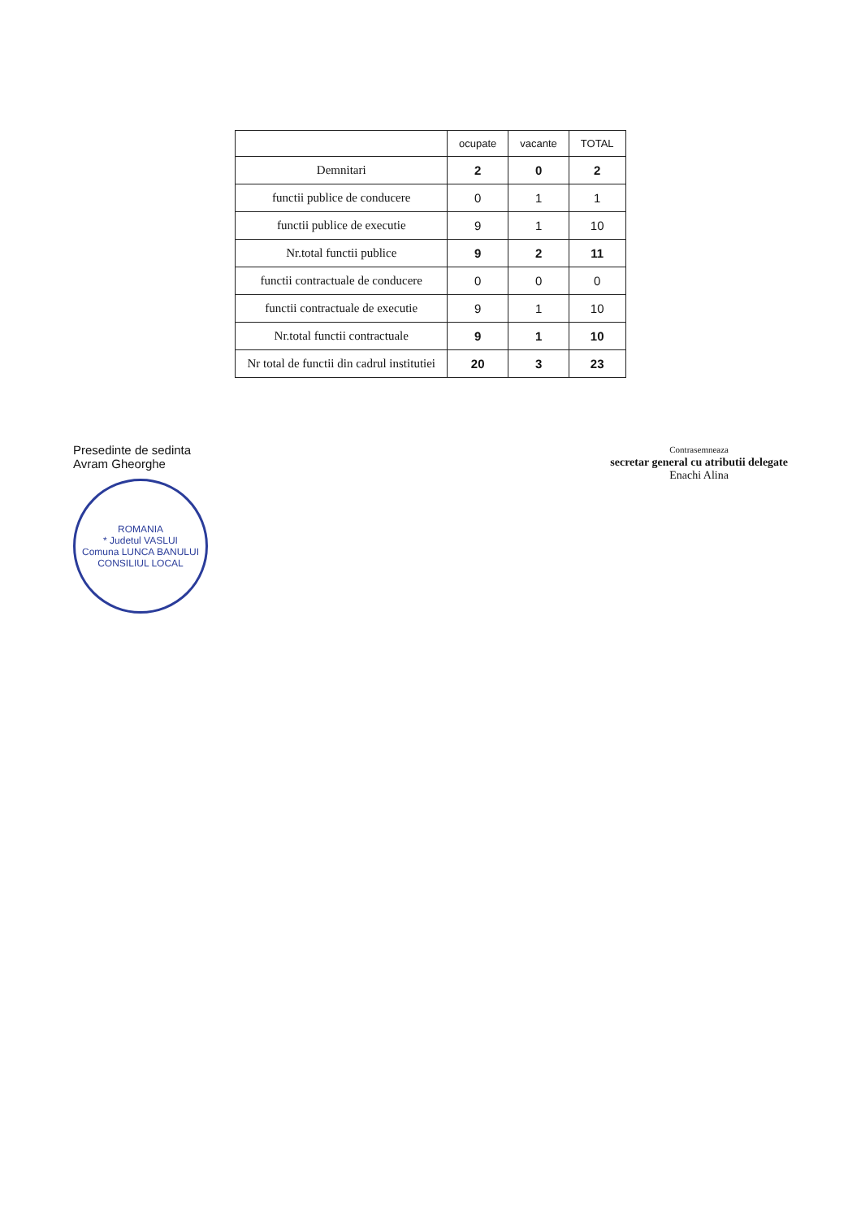| | ocupate | vacante | TOTAL |
| --- | --- | --- | --- |
| Demnitari | 2 | 0 | 2 |
| functii publice de conducere | 0 | 1 | 1 |
| functii publice de executie | 9 | 1 | 10 |
| Nr.total functii publice | 9 | 2 | 11 |
| functii contractuale de conducere | 0 | 0 | 0 |
| functii contractuale de executie | 9 | 1 | 10 |
| Nr.total functii contractuale | 9 | 1 | 10 |
| Nr total de functii din cadrul institutiei | 20 | 3 | 23 |
Presedinte de sedinta
Avram Gheorghe
ROMANIA
* Judetul VASLUI
Comuna LUNCA BANULUI
CONSILIUL LOCAL
Contrasemneaza
secretar general cu atributii delegate
Enachi Alina